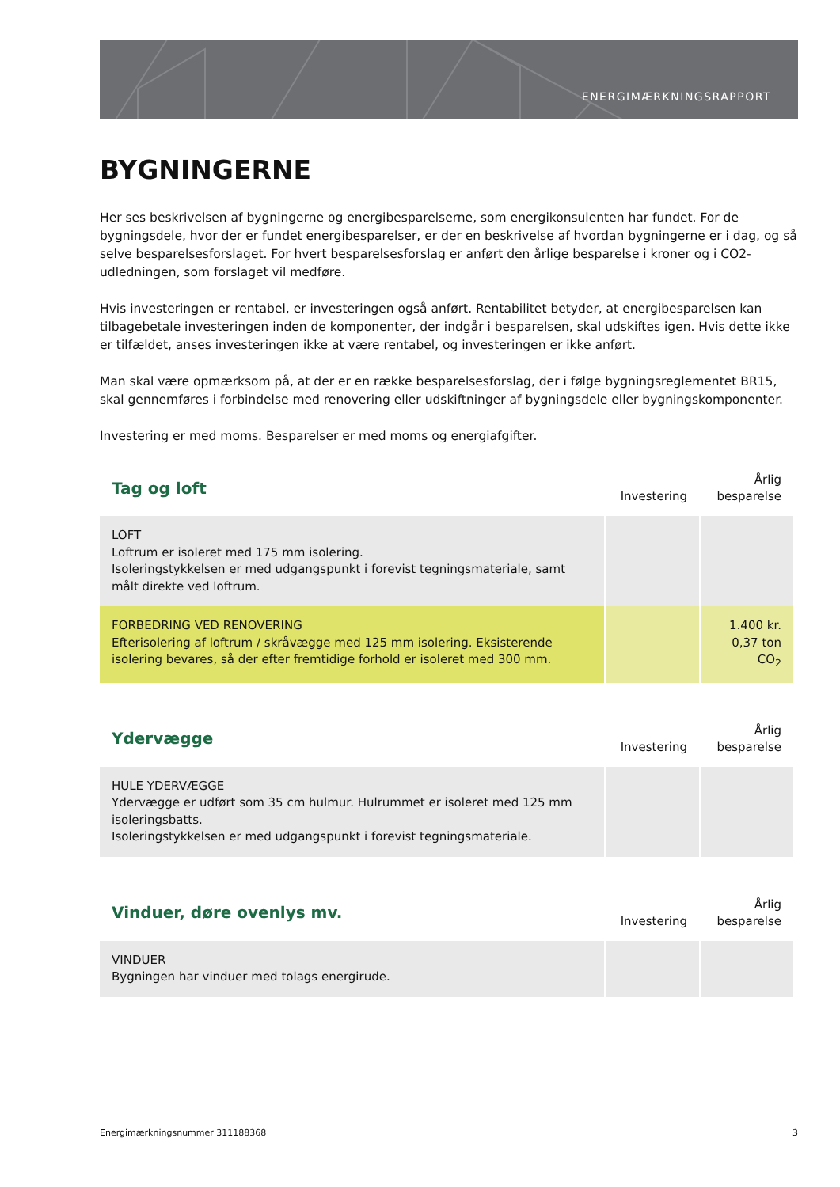ENERGIMÆRKNINGSRAPPORT
BYGNINGERNE
Her ses beskrivelsen af bygningerne og energibesparelserne, som energikonsulenten har fundet. For de bygningsdele, hvor der er fundet energibesparelser, er der en beskrivelse af hvordan bygningerne er i dag, og så selve besparelsesforslaget. For hvert besparelsesforslag er anført den årlige besparelse i kroner og i CO2-udledningen, som forslaget vil medføre.
Hvis investeringen er rentabel, er investeringen også anført. Rentabilitet betyder, at energibesparelsen kan tilbagebetale investeringen inden de komponenter, der indgår i besparelsen, skal udskiftes igen. Hvis dette ikke er tilfældet, anses investeringen ikke at være rentabel, og investeringen er ikke anført.
Man skal være opmærksom på, at der er en række besparelsesforslag, der i følge bygningsreglementet BR15, skal gennemføres i forbindelse med renovering eller udskiftninger af bygningsdele eller bygningskomponenter.
Investering er med moms. Besparelser er med moms og energiafgifter.
| Tag og loft | Investering | Årlig besparelse |
| --- | --- | --- |
| LOFT Loftrum er isoleret med 175 mm isolering. Isoleringstykkelsen er med udgangspunkt i forevist tegningsmateriale, samt målt direkte ved loftrum. | | |
| FORBEDRING VED RENOVERING Efterisolering af loftrum / skråvægge med 125 mm isolering. Eksisterende isolering bevares, så der efter fremtidige forhold er isoleret med 300 mm. | | 1.400 kr. 0,37 ton CO<sub>2</sub> |
| Ydervægge | Investering | Årlig besparelse |
| --- | --- | --- |
| HULE YDERVÆGGE Ydervægge er udført som 35 cm hulmur. Hulrummet er isoleret med 125 mm isoleringsbatts. Isoleringstykkelsen er med udgangspunkt i forevist tegningsmateriale. | | |
| Vinduer, døre ovenlys mv. | Investering | Årlig besparelse |
| --- | --- | --- |
| VINDUER Bygningen har vinduer med tolags energirude. | | |
Energimærkningsnummer 311188368 3